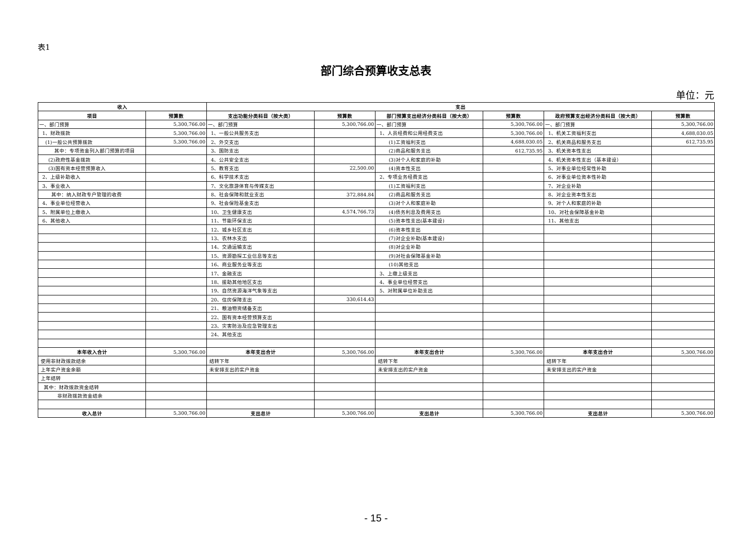表1
部门综合预算收支总表
单位：元
| 收入 | | 支出 | | | | | |
| --- | --- | --- | --- | --- | --- | --- | --- |
| 项目 | 预算数 | 支出功能分类科目（按大类） | 预算数 | 部门预算支出经济分类科目（按大类） | 预算数 | 政府预算支出经济分类科目（按大类） | 预算数 |
| 一、部门预算 | 5,300,766.00 | 一、部门预算 | 5,300,766.00 | 一、部门预算 | 5,300,766.00 | 一、部门预算 | 5,300,766.00 |
| 1、财政拨款 | 5,300,766.00 | 1、一般公共服务支出 | | 1、人员经费和公用经费支出 | 5,300,766.00 | 1、机关工资福利支出 | 4,688,030.05 |
| (1)一般公共预算拨款 | 5,300,766.00 | 2、外交支出 | | (1)工资福利支出 | 4,688,030.05 | 2、机关商品和服务支出 | 612,735.95 |
| 其中：专项资金列入部门预算的项目 | | 3、国防支出 | | (2)商品和服务支出 | 612,735.95 | 3、机关资本性支出 | |
| (2)政府性基金拨款 | | 4、公共安全支出 | | (3)对个人和家庭的补助 | | 4、机关资本性支出（基本建设） | |
| (3)国有资本经营预算收入 | | 5、教育支出 | 22,500.00 | (4)资本性支出 | | 5、对事业单位经常性补助 | |
| 2、上级补助收入 | | 6、科学技术支出 | | 2、专项业务经费支出 | | 6、对事业单位资本性补助 | |
| 3、事业收入 | | 7、文化旅游体育与传媒支出 | | (1)工资福利支出 | | 7、对企业补助 | |
| 其中：纳入财政专户管理的收费 | | 8、社会保障和就业支出 | 372,884.84 | (2)商品和服务支出 | | 8、对企业资本性支出 | |
| 4、事业单位经营收入 | | 9、社会保险基金支出 | | (3)对个人和家庭补助 | | 9、对个人和家庭的补助 | |
| 5、附属单位上缴收入 | | 10、卫生健康支出 | 4,574,766.73 | (4)债务利息及费用支出 | | 10、对社会保障基金补助 | |
| 6、其他收入 | | 11、节能环保支出 | | (5)资本性支出(基本建设) | | 11、其他支出 | |
| | | 12、城乡社区支出 | | (6)资本性支出 | | | |
| | | 13、农林水支出 | | (7)对企业补助(基本建设) | | | |
| | | 14、交通运输支出 | | (8)对企业补助 | | | |
| | | 15、资源勘探工业信息等支出 | | (9)对社会保障基金补助 | | | |
| | | 16、商业服务业等支出 | | (10)其他支出 | | | |
| | | 17、金融支出 | | 3、上缴上级支出 | | | |
| | | 18、援助其他地区支出 | | 4、事业单位经营支出 | | | |
| | | 19、自然资源海洋气象等支出 | | 5、对附属单位补助支出 | | | |
| | | 20、住房保障支出 | 330,614.43 | | | | |
| | | 21、粮油物资储备支出 | | | | | |
| | | 22、国有资本经营预算支出 | | | | | |
| | | 23、灾害防治及应急管理支出 | | | | | |
| | | 24、其他支出 | | | | | |
| 本年收入合计 | 5,300,766.00 | 本年支出合计 | 5,300,766.00 | 本年支出合计 | 5,300,766.00 | 本年支出合计 | 5,300,766.00 |
| 使用非财政拨款结余 | | 结转下年 | | 结转下年 | | 结转下年 | |
| 上年实户资金余额 | | 未安排支出的实户资金 | | 未安排支出的实户资金 | | 未安排支出的实户资金 | |
| 上年结转 | | | | | | | |
| 其中：财政拨款资金结转 | | | | | | | |
| 非财政拨款资金结余 | | | | | | | |
| 收入总计 | 5,300,766.00 | 支出总计 | 5,300,766.00 | 支出总计 | 5,300,766.00 | 支出总计 | 5,300,766.00 |
- 15 -